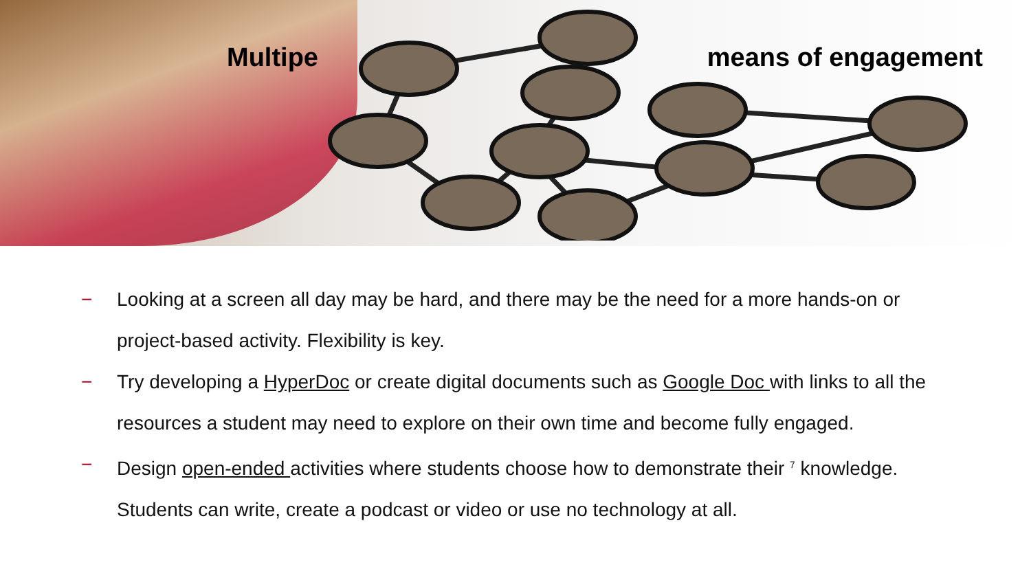Multipe means of engagement
− Looking at a screen all day may be hard, and there may be the need for a more hands-on or project-based activity. Flexibility is key.
− Try developing a HyperDoc or create digital documents such as Google Doc with links to all the resources a student may need to explore on their own time and become fully engaged.
− Design open-ended activities where students choose how to demonstrate their <sup>7</sup> knowledge. Students can write, create a podcast or video or use no technology at all.